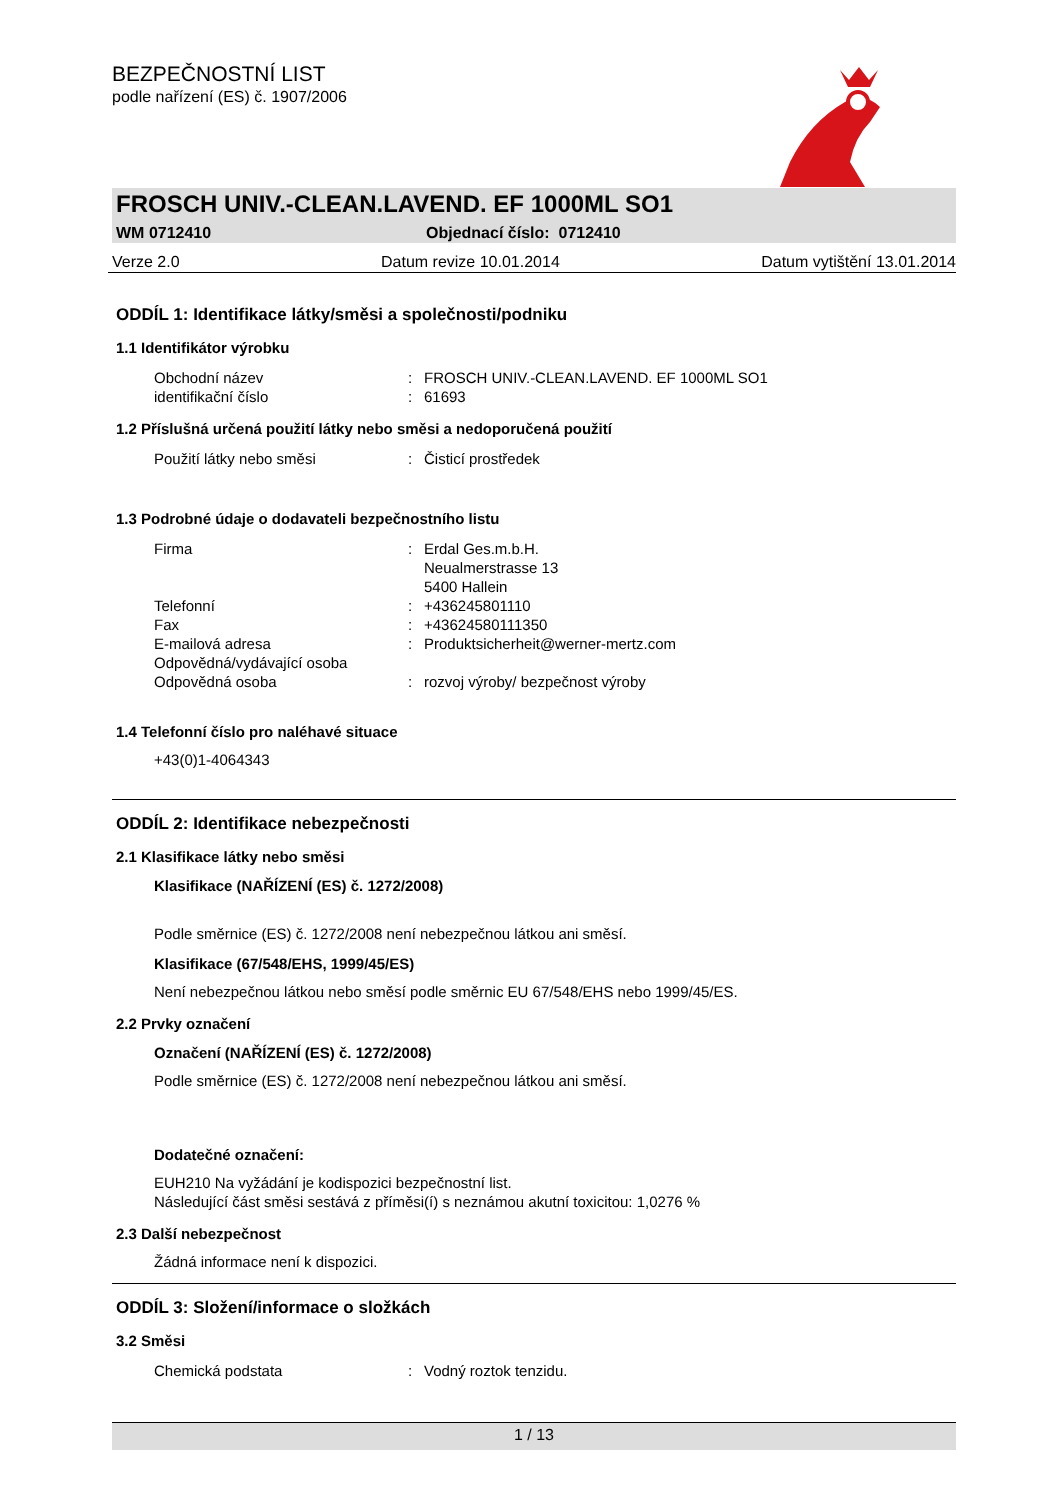BEZPEČNOSTNÍ LIST
podle nařízení (ES) č. 1907/2006
FROSCH UNIV.-CLEAN.LAVEND. EF 1000ML SO1
WM 0712410 Objednací číslo: 0712410
Verze 2.0 Datum revize 10.01.2014 Datum vytištění 13.01.2014
ODDÍL 1: Identifikace látky/směsi a společnosti/podniku
1.1 Identifikátor výrobku
Obchodní název: FROSCH UNIV.-CLEAN.LAVEND. EF 1000ML SO1
identifikační číslo: 61693
1.2 Příslušná určená použití látky nebo směsi a nedoporučená použití
Použití látky nebo směsi: Čisticí prostředek
1.3 Podrobné údaje o dodavateli bezpečnostního listu
Firma: Erdal Ges.m.b.H.
Neualmerstrasse 13
5400 Hallein
Telefonní: +436245801110
Fax: +43624580111350
E-mailová adresa: Produktsicherheit@werner-mertz.com
Odpovědná/vydávající osoba
Odpovědná osoba: rozvoj výroby/ bezpečnost výroby
1.4 Telefonní číslo pro naléhavé situace
+43(0)1-4064343
ODDÍL 2: Identifikace nebezpečnosti
2.1 Klasifikace látky nebo směsi
Klasifikace (NAŘÍZENÍ (ES) č. 1272/2008)
Podle směrnice (ES) č. 1272/2008 není nebezpečnou látkou ani směsí.
Klasifikace (67/548/EHS, 1999/45/ES)
Není nebezpečnou látkou nebo směsí podle směrnic EU 67/548/EHS nebo 1999/45/ES.
2.2 Prvky označení
Označení (NAŘÍZENÍ (ES) č. 1272/2008)
Podle směrnice (ES) č. 1272/2008 není nebezpečnou látkou ani směsí.
Dodatečné označení:
EUH210 Na vyžádání je kodispozici bezpečnostní list.
Následující část směsi sestává z příměsi(í) s neznámou akutní toxicitou: 1,0276 %
2.3 Další nebezpečnost
Žádná informace není k dispozici.
ODDÍL 3: Složení/informace o složkách
3.2 Směsi
Chemická podstata: Vodný roztok tenzidu.
1 / 13